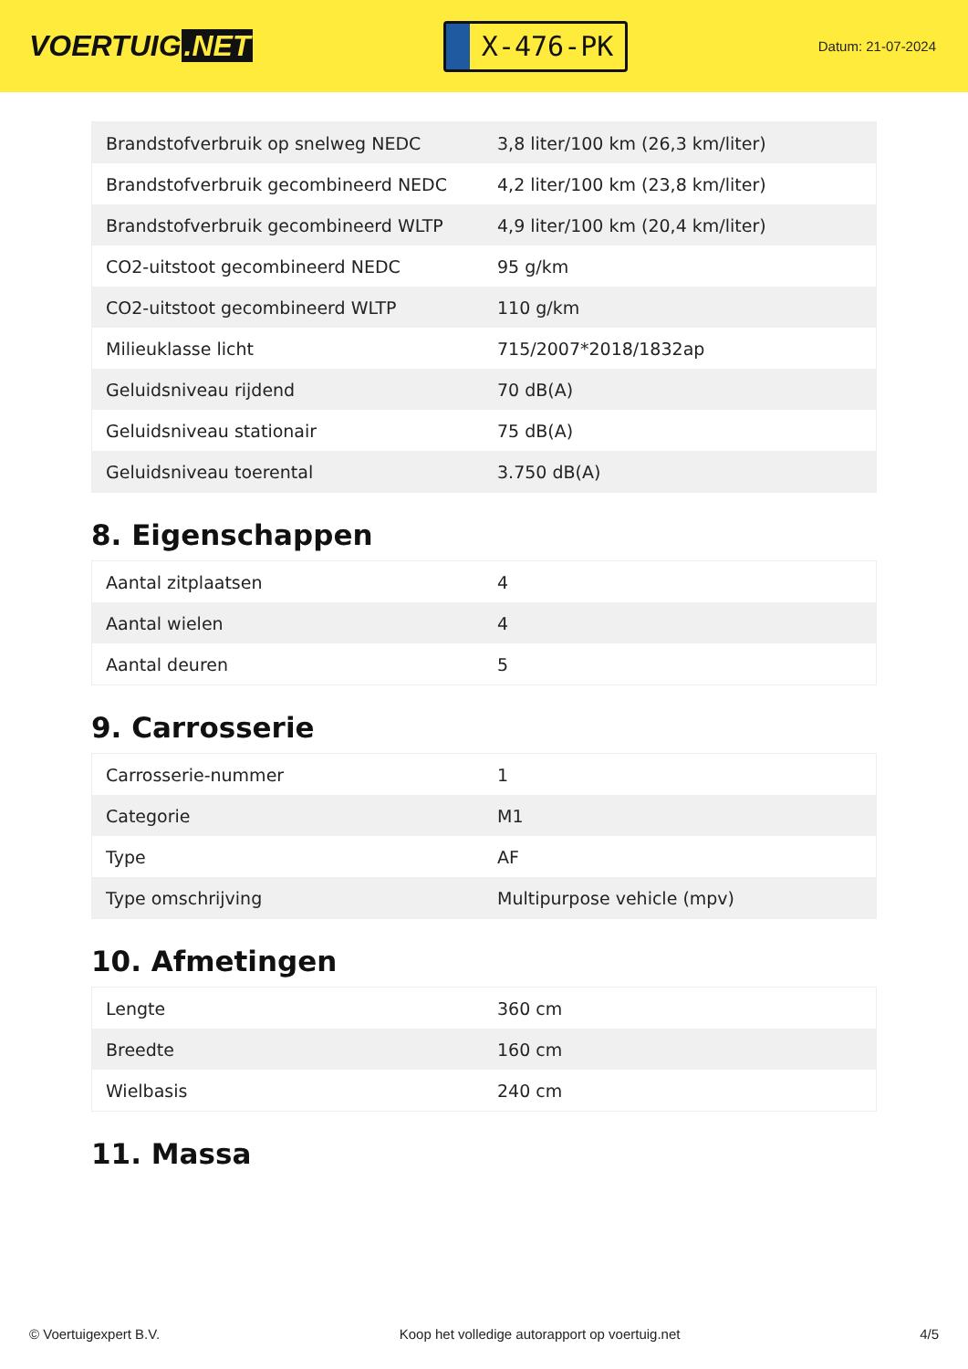VOERTUIG.NET
X-476-PK
Datum: 21-07-2024
| Brandstofverbruik op snelweg NEDC | 3,8 liter/100 km (26,3 km/liter) |
| Brandstofverbruik gecombineerd NEDC | 4,2 liter/100 km (23,8 km/liter) |
| Brandstofverbruik gecombineerd WLTP | 4,9 liter/100 km (20,4 km/liter) |
| CO2-uitstoot gecombineerd NEDC | 95 g/km |
| CO2-uitstoot gecombineerd WLTP | 110 g/km |
| Milieuklasse licht | 715/2007*2018/1832ap |
| Geluidsniveau rijdend | 70 dB(A) |
| Geluidsniveau stationair | 75 dB(A) |
| Geluidsniveau toerental | 3.750 dB(A) |
8. Eigenschappen
| Aantal zitplaatsen | 4 |
| Aantal wielen | 4 |
| Aantal deuren | 5 |
9. Carrosserie
| Carrosserie-nummer | 1 |
| Categorie | M1 |
| Type | AF |
| Type omschrijving | Multipurpose vehicle (mpv) |
10. Afmetingen
| Lengte | 360 cm |
| Breedte | 160 cm |
| Wielbasis | 240 cm |
11. Massa
© Voertuigexpert B.V. Koop het volledige autorapport op voertuig.net 4/5